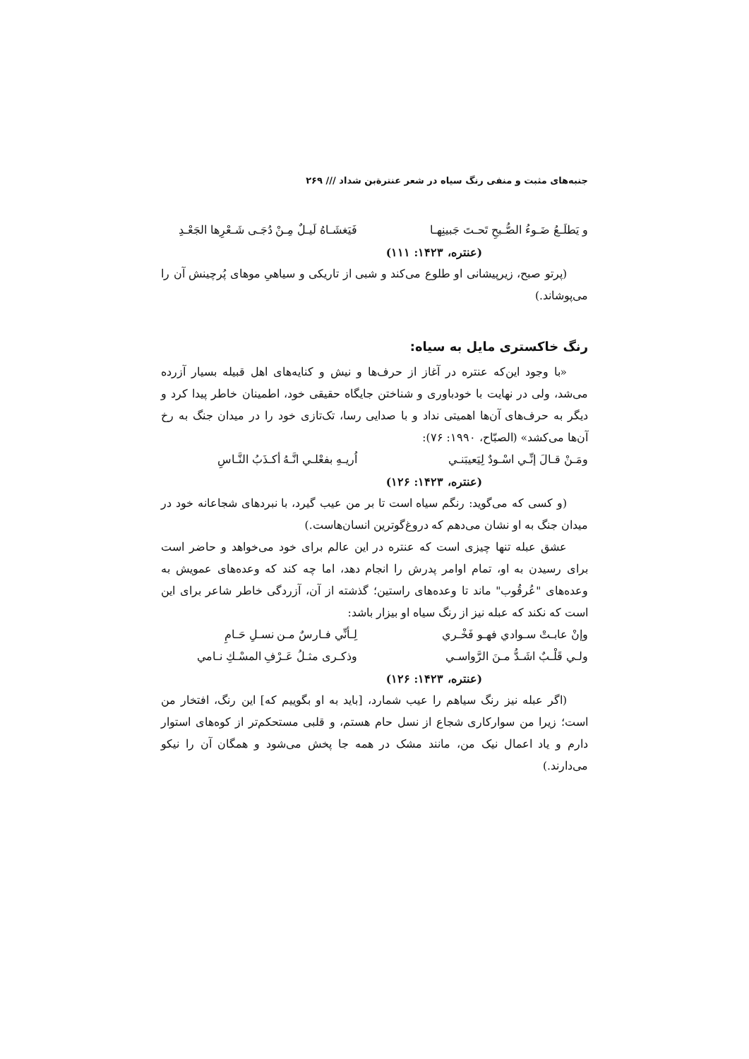جنبه‌های مثبت و منفی رنگ سیاه در شعر عنترةبن شداد /// ۲۶۹
و يَطلَـعُ ضَـوءُ الصُّـبحِ تَحـتَ جَبينِهـا فَيَغشَـاهُ لَيـلٌ مِـنْ دُجَـى شَـعْرِها الجَعْـدِ
(عنتره، ۱۴۲۳: ۱۱۱)
(پرتو صبح، زیرپیشانی او طلوع می‌کند و شبی از تاریکی و سیاهیِ موهای پُرچینش آن را می‌پوشاند.)
رنگ خاکستری مایل به سیاه:
«با وجود این‌که عنتره در آغاز از حرف‌ها و نیش و کنایه‌های اهل قبیله بسیار آزرده می‌شد، ولی در نهایت با خودباوری و شناختن جایگاه حقیقی خود، اطمینان خاطر پیدا کرد و دیگر به حرف‌های آن‌ها اهمیتی نداد و با صدایی رسا، تک‌تازی خود را در میدان جنگ به رخ آن‌ها می‌کشد» (الصبّاح، ۱۹۹۰: ۷۶):
ومَـنْ قـالَ إنِّـي اسْـودٌ لِيَعيبَنـي اُريـهِ بفعْلـي انَّـهُ أكـذَبُ النَّـاسِ
(عنتره، ۱۴۲۳: ۱۲۶)
(و کسی که می‌گوید: رنگم سیاه است تا بر من عیب گیرد، با نبردهای شجاعانه خود در میدان جنگ به او نشان می‌دهم که دروغ‌گوترین انسان‌هاست.)
عشق عبله تنها چیزی است که عنتره در این عالم برای خود می‌خواهد و حاضر است برای رسیدن به او، تمام اوامر پدرش را انجام دهد، اما چه کند که وعده‌های عمویش به وعده‌های "عُرقُوب" ماند تا وعده‌های راستین؛ گذشته از آن، آزردگی خاطر شاعر برای این است که نکند که عبله نیز از رنگ سیاه او بیزار باشد:
وإنْ عابـتْ سـوادي فهـو فَخْـري لِـأنِّي فـارسٌ مـن نسـلِ حَـامِ
ولـي قَلْـبٌ اشَـدُّ مـنَ الرَّواسـي وذكـرى مثـلُ عَـرْفِ المسْـكِ نـامي
(عنتره، ۱۴۲۳: ۱۲۶)
(اگر عبله نیز رنگ سیاهم را عیب شمارد، [باید به او بگوییم که] این رنگ، افتخار من است؛ زیرا من سوارکاری شجاع از نسل حام هستم، و قلبی مستحکم‌تر از کوه‌های استوار دارم و یاد اعمال نیک من، مانند مشک در همه جا پخش می‌شود و همگان آن را نیکو می‌دارند.)